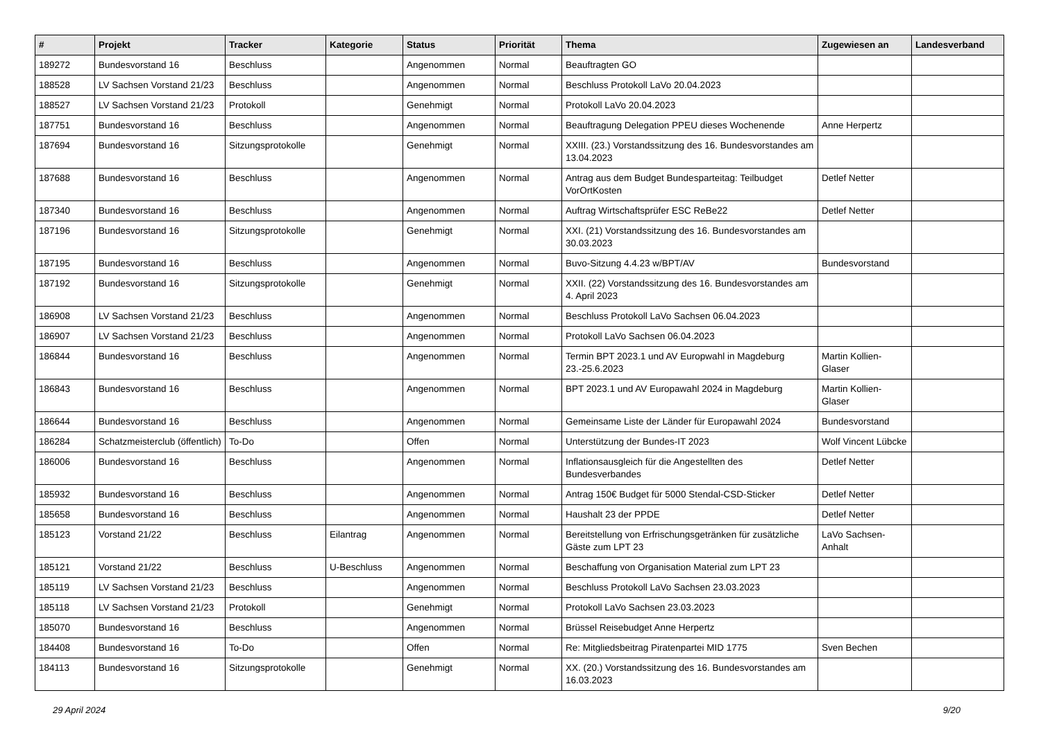| # | Projekt | Tracker | Kategorie | Status | Priorität | Thema | Zugewiesen an | Landesverband |
| --- | --- | --- | --- | --- | --- | --- | --- | --- |
| 189272 | Bundesvorstand 16 | Beschluss | | Angenommen | Normal | Beauftragten GO | | |
| 188528 | LV Sachsen Vorstand 21/23 | Beschluss | | Angenommen | Normal | Beschluss Protokoll LaVo 20.04.2023 | | |
| 188527 | LV Sachsen Vorstand 21/23 | Protokoll | | Genehmigt | Normal | Protokoll LaVo 20.04.2023 | | |
| 187751 | Bundesvorstand 16 | Beschluss | | Angenommen | Normal | Beauftragung Delegation PPEU dieses Wochenende | Anne Herpertz | |
| 187694 | Bundesvorstand 16 | Sitzungsprotokolle | | Genehmigt | Normal | XXIII. (23.) Vorstandssitzung des 16. Bundesvorstandes am 13.04.2023 | | |
| 187688 | Bundesvorstand 16 | Beschluss | | Angenommen | Normal | Antrag aus dem Budget Bundesparteitag: Teilbudget VorOrtKosten | Detlef Netter | |
| 187340 | Bundesvorstand 16 | Beschluss | | Angenommen | Normal | Auftrag Wirtschaftsprüfer ESC ReBe22 | Detlef Netter | |
| 187196 | Bundesvorstand 16 | Sitzungsprotokolle | | Genehmigt | Normal | XXI. (21) Vorstandssitzung des 16. Bundesvorstandes am 30.03.2023 | | |
| 187195 | Bundesvorstand 16 | Beschluss | | Angenommen | Normal | Buvo-Sitzung 4.4.23 w/BPT/AV | Bundesvorstand | |
| 187192 | Bundesvorstand 16 | Sitzungsprotokolle | | Genehmigt | Normal | XXII. (22) Vorstandssitzung des 16. Bundesvorstandes am 4. April 2023 | | |
| 186908 | LV Sachsen Vorstand 21/23 | Beschluss | | Angenommen | Normal | Beschluss Protokoll LaVo Sachsen 06.04.2023 | | |
| 186907 | LV Sachsen Vorstand 21/23 | Beschluss | | Angenommen | Normal | Protokoll LaVo Sachsen 06.04.2023 | | |
| 186844 | Bundesvorstand 16 | Beschluss | | Angenommen | Normal | Termin BPT 2023.1 und AV Europwahl in Magdeburg 23.-25.6.2023 | Martin Kollien-Glaser | |
| 186843 | Bundesvorstand 16 | Beschluss | | Angenommen | Normal | BPT 2023.1 und AV Europawahl 2024 in Magdeburg | Martin Kollien-Glaser | |
| 186644 | Bundesvorstand 16 | Beschluss | | Angenommen | Normal | Gemeinsame Liste der Länder für Europawahl 2024 | Bundesvorstand | |
| 186284 | Schatzmeisterclub (öffentlich) | To-Do | | Offen | Normal | Unterstützung der Bundes-IT 2023 | Wolf Vincent Lübcke | |
| 186006 | Bundesvorstand 16 | Beschluss | | Angenommen | Normal | Inflationsausgleich für die Angestellten des Bundesverbandes | Detlef Netter | |
| 185932 | Bundesvorstand 16 | Beschluss | | Angenommen | Normal | Antrag 150€ Budget für 5000 Stendal-CSD-Sticker | Detlef Netter | |
| 185658 | Bundesvorstand 16 | Beschluss | | Angenommen | Normal | Haushalt 23 der PPDE | Detlef Netter | |
| 185123 | Vorstand 21/22 | Beschluss | Eilantrag | Angenommen | Normal | Bereitstellung von Erfrischungsgetränken für zusätzliche Gäste zum LPT 23 | LaVo Sachsen-Anhalt | |
| 185121 | Vorstand 21/22 | Beschluss | U-Beschluss | Angenommen | Normal | Beschaffung von Organisation Material zum LPT 23 | | |
| 185119 | LV Sachsen Vorstand 21/23 | Beschluss | | Angenommen | Normal | Beschluss Protokoll LaVo Sachsen 23.03.2023 | | |
| 185118 | LV Sachsen Vorstand 21/23 | Protokoll | | Genehmigt | Normal | Protokoll LaVo Sachsen 23.03.2023 | | |
| 185070 | Bundesvorstand 16 | Beschluss | | Angenommen | Normal | Brüssel Reisebudget Anne Herpertz | | |
| 184408 | Bundesvorstand 16 | To-Do | | Offen | Normal | Re: Mitgliedsbeitrag Piratenpartei MID 1775 | Sven Bechen | |
| 184113 | Bundesvorstand 16 | Sitzungsprotokolle | | Genehmigt | Normal | XX. (20.) Vorstandssitzung des 16. Bundesvorstandes am 16.03.2023 | | |
29 April 2024 9/20